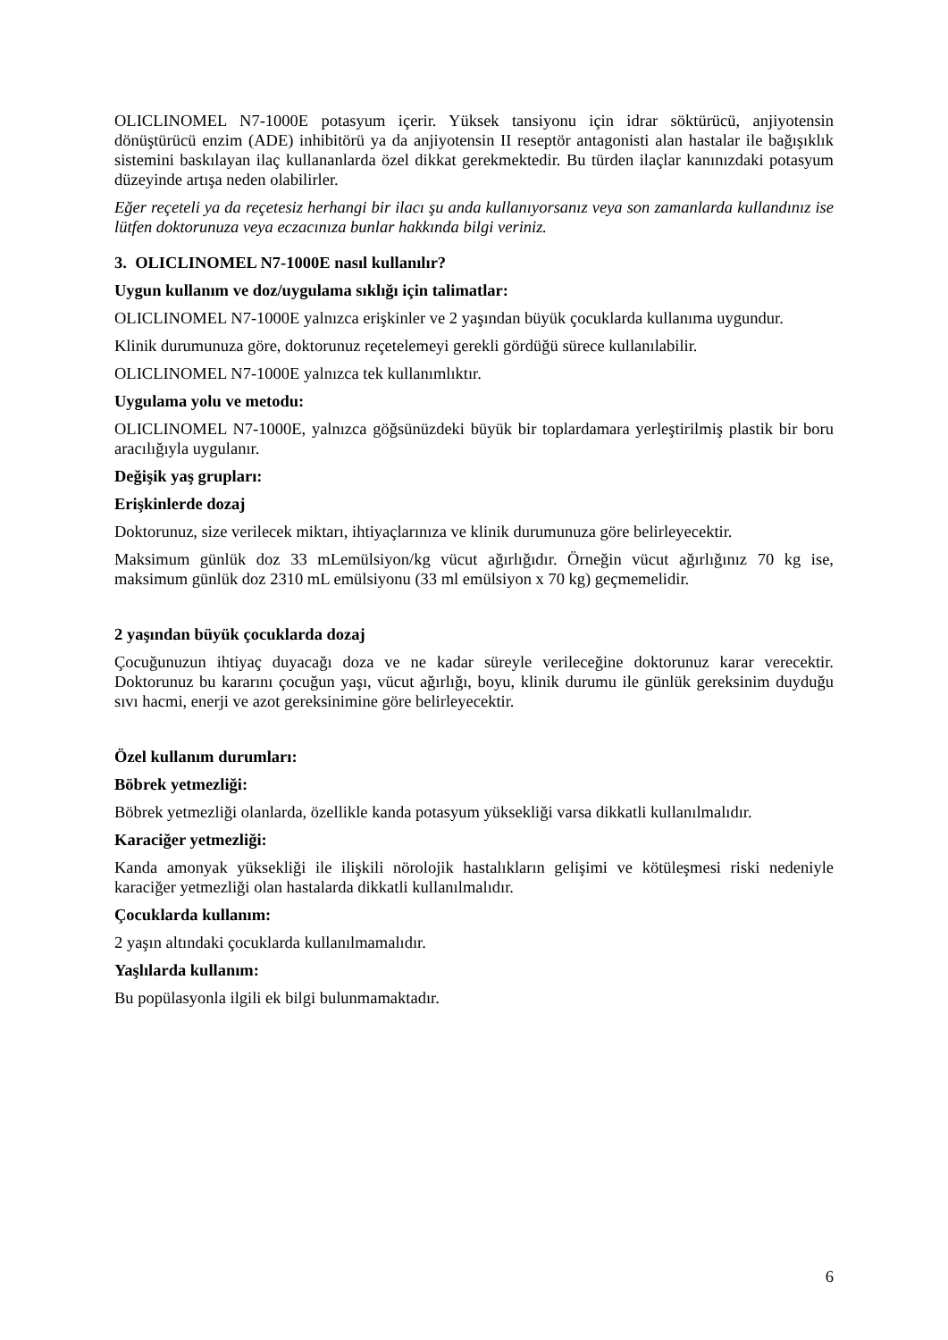OLICLINOMEL N7-1000E potasyum içerir. Yüksek tansiyonu için idrar söktürücü, anjiyotensin dönüştürücü enzim (ADE) inhibitörü ya da anjiyotensin II reseptör antagonisti alan hastalar ile bağışıklık sistemini baskılayan ilaç kullananlarda özel dikkat gerekmektedir. Bu türden ilaçlar kanınızdaki potasyum düzeyinde artışa neden olabilirler.
Eğer reçeteli ya da reçetesiz herhangi bir ilacı şu anda kullanıyorsanız veya son zamanlarda kullandınız ise lütfen doktorunuza veya eczacınıza bunlar hakkında bilgi veriniz.
3. OLICLINOMEL N7-1000E nasıl kullanılır?
Uygun kullanım ve doz/uygulama sıklığı için talimatlar:
OLICLINOMEL N7-1000E yalnızca erişkinler ve 2 yaşından büyük çocuklarda kullanıma uygundur.
Klinik durumunuza göre, doktorunuz reçetelemeyi gerekli gördüğü sürece kullanılabilir.
OLICLINOMEL N7-1000E yalnızca tek kullanımlıktır.
Uygulama yolu ve metodu:
OLICLINOMEL N7-1000E, yalnızca göğsünüzdeki büyük bir toplardamara yerleştirilmiş plastik bir boru aracılığıyla uygulanır.
Değişik yaş grupları:
Erişkinlerde dozaj
Doktorunuz, size verilecek miktarı, ihtiyaçlarınıza ve klinik durumunuza göre belirleyecektir.
Maksimum günlük doz 33 mLemülsiyon/kg vücut ağırlığıdır. Örneğin vücut ağırlığınız 70 kg ise, maksimum günlük doz 2310 mL emülsiyonu (33 ml emülsiyon x 70 kg) geçmemelidir.
2 yaşından büyük çocuklarda dozaj
Çocuğunuzun ihtiyaç duyacağı doza ve ne kadar süreyle verileceğine doktorunuz karar verecektir. Doktorunuz bu kararını çocuğun yaşı, vücut ağırlığı, boyu, klinik durumu ile günlük gereksinim duyduğu sıvı hacmi, enerji ve azot gereksinimine göre belirleyecektir.
Özel kullanım durumları:
Böbrek yetmezliği:
Böbrek yetmezliği olanlarda, özellikle kanda potasyum yüksekliği varsa dikkatli kullanılmalıdır.
Karaciğer yetmezliği:
Kanda amonyak yüksekliği ile ilişkili nörolojik hastalıkların gelişimi ve kötüleşmesi riski nedeniyle karaciğer yetmezliği olan hastalarda dikkatli kullanılmalıdır.
Çocuklarda kullanım:
2 yaşın altındaki çocuklarda kullanılmamalıdır.
Yaşlılarda kullanım:
Bu popülasyonla ilgili ek bilgi bulunmamaktadır.
6